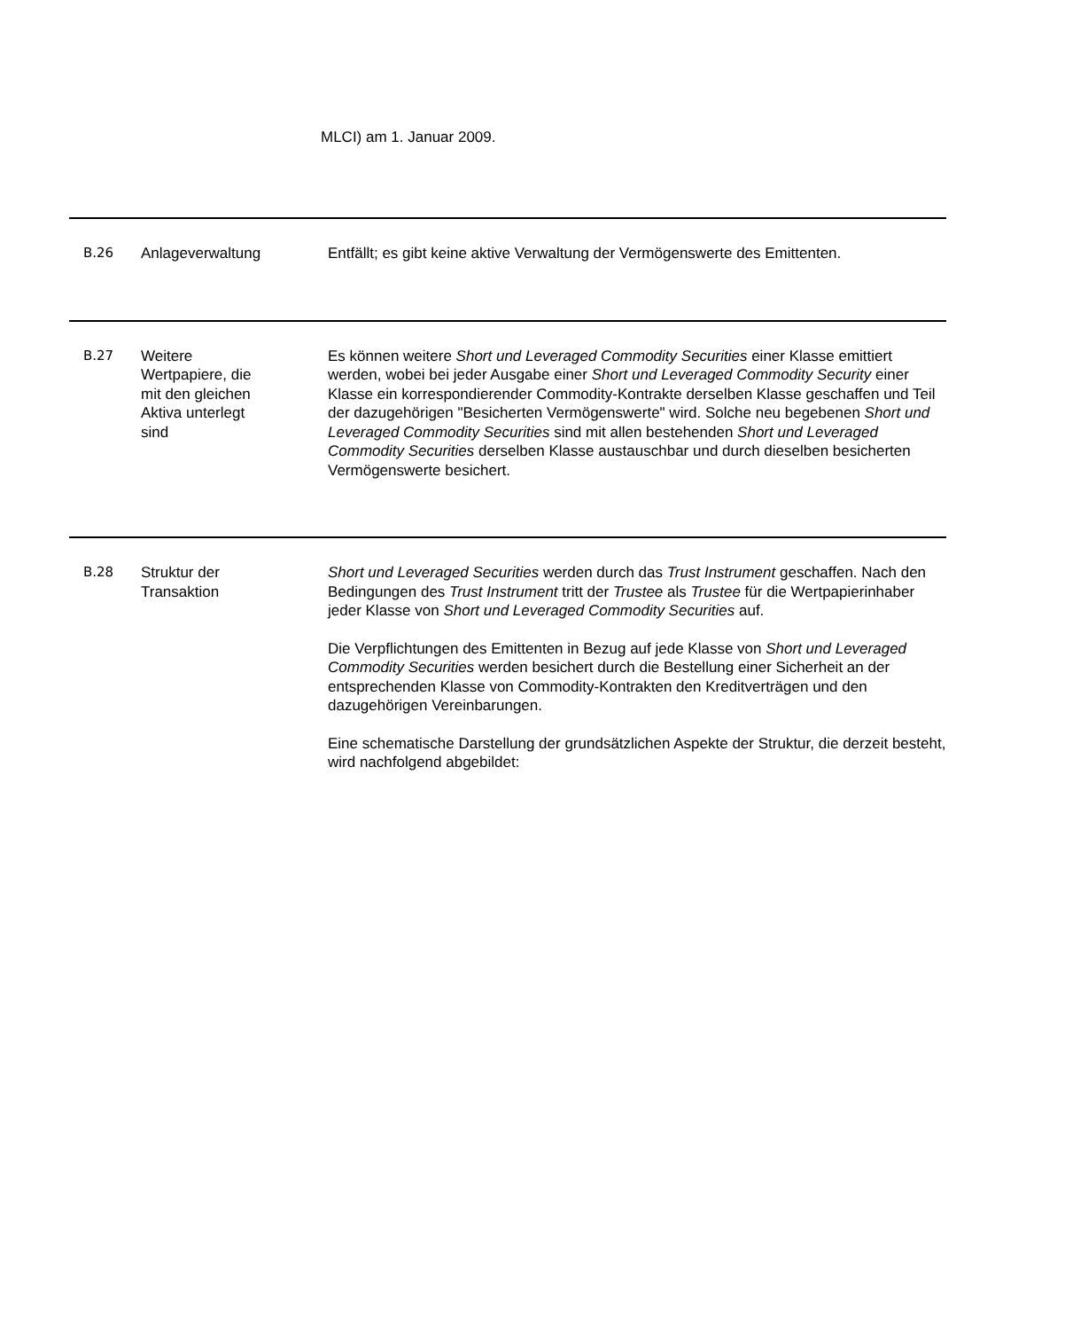MLCI) am 1. Januar 2009.
| B.26 | Anlageverwaltung | Entfällt; es gibt keine aktive Verwaltung der Vermögenswerte des Emittenten. |
| B.27 | Weitere Wertpapiere, die mit den gleichen Aktiva unterlegt sind | Es können weitere Short und Leveraged Commodity Securities einer Klasse emittiert werden, wobei bei jeder Ausgabe einer Short und Leveraged Commodity Security einer Klasse ein korrespondierender Commodity-Kontrakte derselben Klasse geschaffen und Teil der dazugehörigen "Besicherten Vermögenswerte" wird. Solche neu begebenen Short und Leveraged Commodity Securities sind mit allen bestehenden Short und Leveraged Commodity Securities derselben Klasse austauschbar und durch dieselben besicherten Vermögenswerte besichert. |
| B.28 | Struktur der Transaktion | Short und Leveraged Securities werden durch das Trust Instrument geschaffen. Nach den Bedingungen des Trust Instrument tritt der Trustee als Trustee für die Wertpapierinhaber jeder Klasse von Short und Leveraged Commodity Securities auf. Die Verpflichtungen des Emittenten in Bezug auf jede Klasse von Short und Leveraged Commodity Securities werden besichert durch die Bestellung einer Sicherheit an der entsprechenden Klasse von Commodity-Kontrakten den Kreditverträgen und den dazugehörigen Vereinbarungen. Eine schematische Darstellung der grundsätzlichen Aspekte der Struktur, die derzeit besteht, wird nachfolgend abgebildet: |